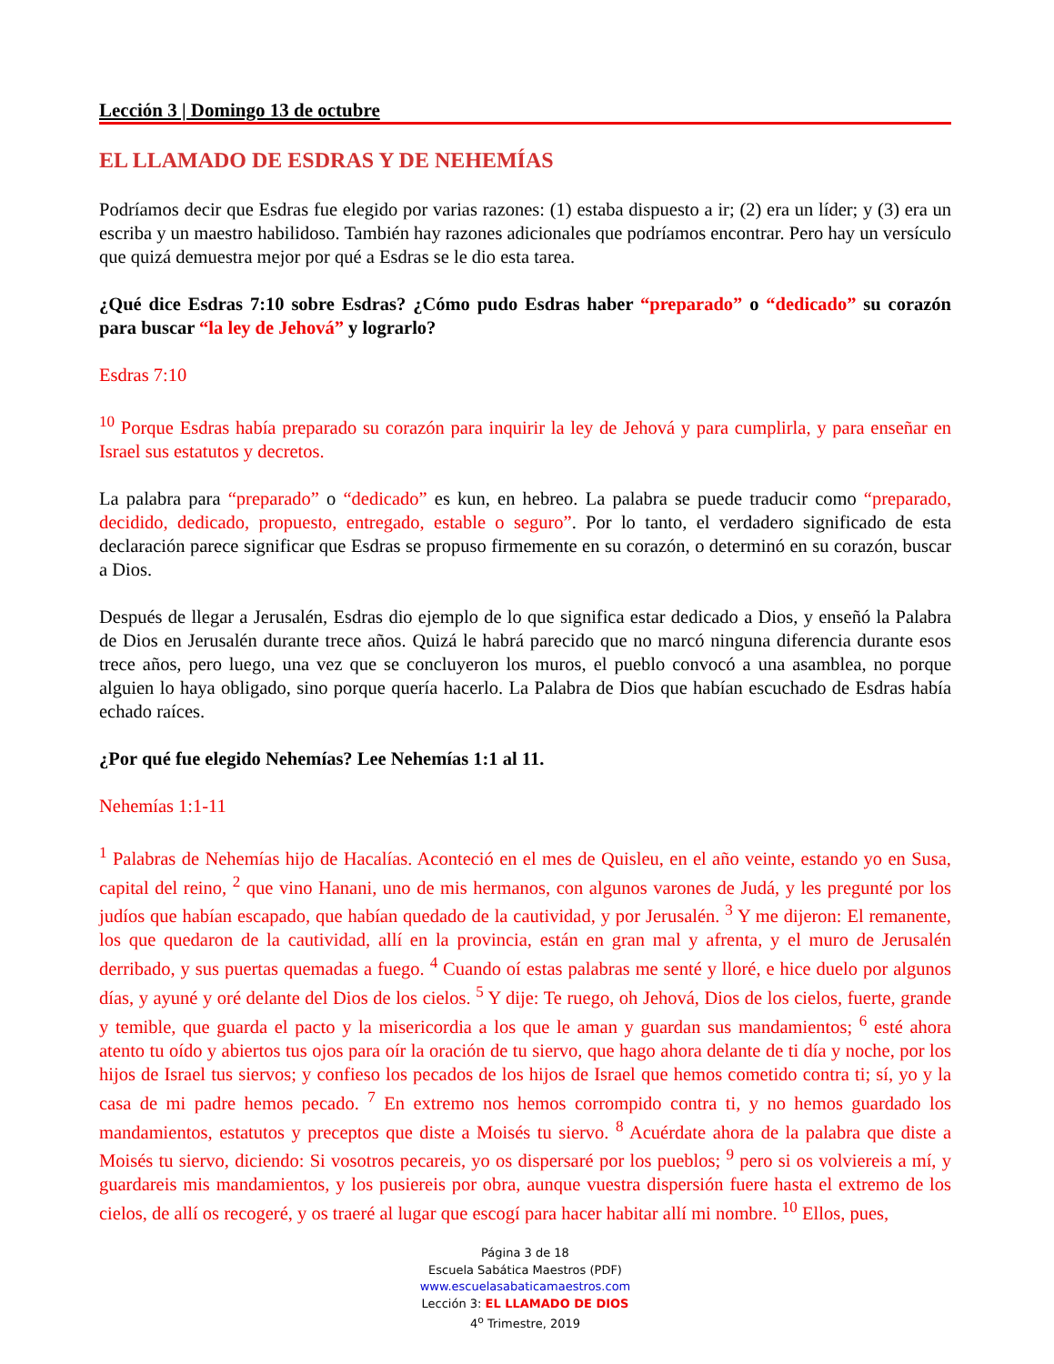Lección 3 | Domingo 13 de octubre
EL LLAMADO DE ESDRAS Y DE NEHEMÍAS
Podríamos decir que Esdras fue elegido por varias razones: (1) estaba dispuesto a ir; (2) era un líder; y (3) era un escriba y un maestro habilidoso. También hay razones adicionales que podríamos encontrar. Pero hay un versículo que quizá demuestra mejor por qué a Esdras se le dio esta tarea.
¿Qué dice Esdras 7:10 sobre Esdras? ¿Cómo pudo Esdras haber “preparado” o “dedicado” su corazón para buscar “la ley de Jehová” y lograrlo?
Esdras 7:10
<sup>10</sup> Porque Esdras había preparado su corazón para inquirir la ley de Jehová y para cumplirla, y para enseñar en Israel sus estatutos y decretos.
La palabra para “preparado” o “dedicado” es kun, en hebreo. La palabra se puede traducir como “preparado, decidido, dedicado, propuesto, entregado, estable o seguro”. Por lo tanto, el verdadero significado de esta declaración parece significar que Esdras se propuso firmemente en su corazón, o determinó en su corazón, buscar a Dios.
Después de llegar a Jerusalén, Esdras dio ejemplo de lo que significa estar dedicado a Dios, y enseñó la Palabra de Dios en Jerusalén durante trece años. Quizá le habrá parecido que no marcó ninguna diferencia durante esos trece años, pero luego, una vez que se concluyeron los muros, el pueblo convocó a una asamblea, no porque alguien lo haya obligado, sino porque quería hacerlo. La Palabra de Dios que habían escuchado de Esdras había echado raíces.
¿Por qué fue elegido Nehemías? Lee Nehemías 1:1 al 11.
Nehemías 1:1-11
<sup>1</sup> Palabras de Nehemías hijo de Hacalías. Aconteció en el mes de Quisleu, en el año veinte, estando yo en Susa, capital del reino, <sup>2</sup> que vino Hanani, uno de mis hermanos, con algunos varones de Judá, y les pregunté por los judíos que habían escapado, que habían quedado de la cautividad, y por Jerusalén. <sup>3</sup> Y me dijeron: El remanente, los que quedaron de la cautividad, allí en la provincia, están en gran mal y afrenta, y el muro de Jerusalén derribado, y sus puertas quemadas a fuego. <sup>4</sup> Cuando oí estas palabras me senté y lloré, e hice duelo por algunos días, y ayuné y oré delante del Dios de los cielos. <sup>5</sup> Y dije: Te ruego, oh Jehová, Dios de los cielos, fuerte, grande y temible, que guarda el pacto y la misericordia a los que le aman y guardan sus mandamientos; <sup>6</sup> esté ahora atento tu oído y abiertos tus ojos para oír la oración de tu siervo, que hago ahora delante de ti día y noche, por los hijos de Israel tus siervos; y confieso los pecados de los hijos de Israel que hemos cometido contra ti; sí, yo y la casa de mi padre hemos pecado. <sup>7</sup> En extremo nos hemos corrompido contra ti, y no hemos guardado los mandamientos, estatutos y preceptos que diste a Moisés tu siervo. <sup>8</sup> Acuérdate ahora de la palabra que diste a Moisés tu siervo, diciendo: Si vosotros pecareis, yo os dispersaré por los pueblos; <sup>9</sup> pero si os volviereis a mí, y guardareis mis mandamientos, y los pusiereis por obra, aunque vuestra dispersión fuere hasta el extremo de los cielos, de allí os recogeré, y os traeré al lugar que escogí para hacer habitar allí mi nombre. <sup>10</sup> Ellos, pues,
Página 3 de 18
Escuela Sabática Maestros (PDF)
www.escuelasabaticamaestros.com
Lección 3: EL LLAMADO DE DIOS
4<sup>o</sup> Trimestre, 2019